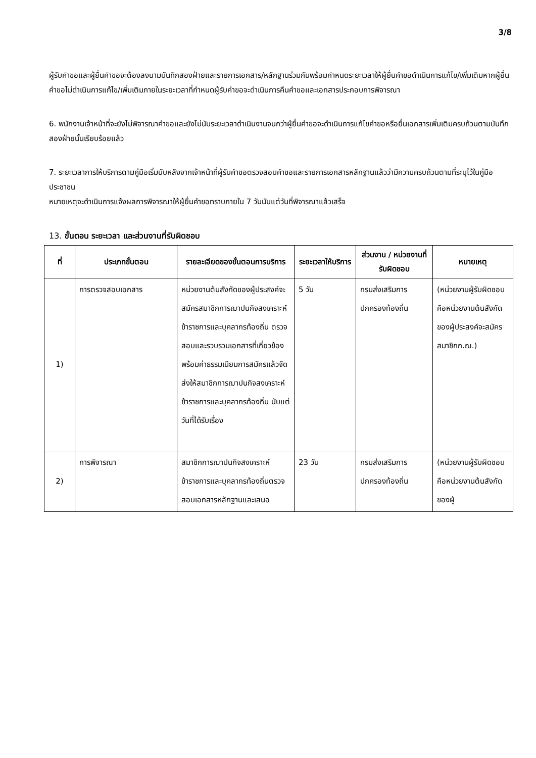3/8
ผู้รับคำขอและผู้ยื่นคำขอจะต้องลงนามบันทึกสองฝ่ายและรายการเอกสาร/หลักฐานร่วมกันพร้อมกำหนดระยะเวลาให้ผู้ยื่นคำขอดำเนินการแก้ไข/เพิ่มเติมหากผู้ยื่นคำขอไม่ดำเนินการแก้ไข/เพิ่มเติมภายในระยะเวลาที่กำหนดผู้รับคำขอจะดำเนินการคืนคำขอและเอกสารประกอบการพิจารณา
6. พนักงานเจ้าหน้าที่จะยังไม่พิจารณาคำขอและยังไม่นับระยะเวลาดำเนินงานจนกว่าผู้ยื่นคำขอจะดำเนินการแก้ไขคำขอหรือยื่นเอกสารเพิ่มเติมครบถ้วนตามบันทึกสองฝ่ายนั้นเรียบร้อยแล้ว
7. ระยะเวลาการให้บริการตามคู่มือเริ่มนับหลังจากเจ้าหน้าที่ผู้รับคำขอตรวจสอบคำขอและรายการเอกสารหลักฐานแล้วว่ามีความครบถ้วนตามที่ระบุไว้ในคู่มือประชาชน
หมายเหตุจะดำเนินการแจ้งผลการพิจารณาให้ผู้ยื่นคำขอทราบภายใน 7 วันนับแต่วันที่พิจารณาแล้วเสร็จ
13. ขั้นตอน ระยะเวลา และส่วนงานที่รับผิดชอบ
| ที่ | ประเภทขั้นตอน | รายละเอียดของขั้นตอนการบริการ | ระยะเวลาให้บริการ | ส่วนงาน / หน่วยงานที่รับผิดชอบ | หมายเหตุ |
| --- | --- | --- | --- | --- | --- |
| 1) | การตรวจสอบเอกสาร | หน่วยงานต้นสังกัดของผู้ประสงค์จะสมัครสมาชิกการฌาปนกิจสงเคราะห์ข้าราชการและบุคลากรท้องถิ่น ตรวจสอบและรวบรวมเอกสารที่เกี่ยวข้องพร้อมค่าธรรมเนียมการสมัครแล้วจัดส่งให้สมาชิกการฌาปนกิจสงเคราะห์ข้าราชการและบุคลากรท้องถิ่น นับแต่วันที่ได้รับเรื่อง | 5 วัน | กรมส่งเสริมการปกครองท้องถิ่น | (หน่วยงานผู้รับผิดชอบคือหน่วยงานต้นสังกัดของผู้ประสงค์จะสมัครสมาชิกก.ฌ.) |
| 2) | การพิจารณา | สมาชิกการฌาปนกิจสงเคราะห์ข้าราชการและบุคลากรท้องถิ่นตรวจสอบเอกสารหลักฐานและเสนอ | 23 วัน | กรมส่งเสริมการปกครองท้องถิ่น | (หน่วยงานผู้รับผิดชอบคือหน่วยงานต้นสังกัดของผู้ |